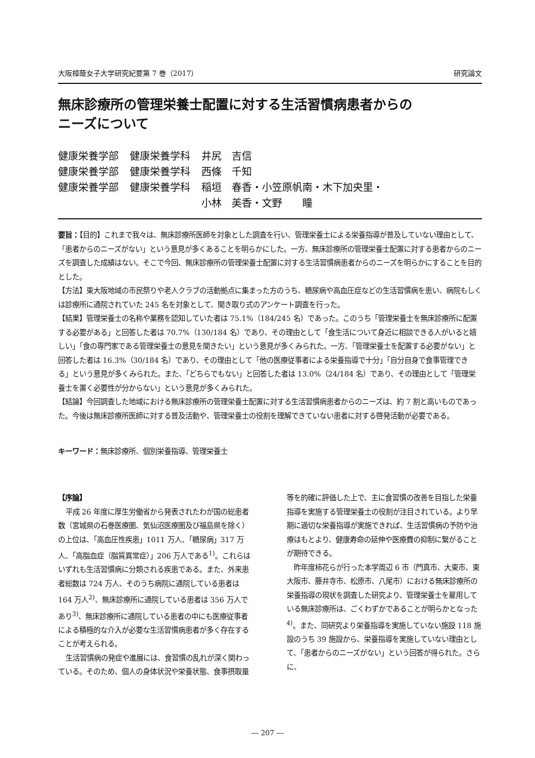大阪樟蔭女子大学研究紀要第 7 巻（2017） 研究論文
無床診療所の管理栄養士配置に対する生活習慣病患者からの
ニーズについて
| 健康栄養学部 | 健康栄養学科 | 井尻 吉信 |
| 健康栄養学部 | 健康栄養学科 | 西條 千知 |
| 健康栄養学部 | 健康栄養学科 | 稲垣 春香・小笠原帆南・木下加央里・ 小林 美香・文野 瞳 |
要旨：【目的】これまで我々は、無床診療所医師を対象とした調査を行い、管理栄養士による栄養指導が普及していない理由として、「患者からのニーズがない」という意見が多くあることを明らかにした。一方、無床診療所の管理栄養士配置に対する患者からのニーズを調査した成績はない。そこで今回、無床診療所の管理栄養士配置に対する生活習慣病患者からのニーズを明らかにすることを目的とした。
【方法】東大阪地域の市民祭りや老人クラブの活動拠点に集まった方のうち、糖尿病や高血圧症などの生活習慣病を患い、病院もしくは診療所に通院されていた 245 名を対象として、聞き取り式のアンケート調査を行った。
【結果】管理栄養士の名称や業務を認知していた者は 75.1%（184/245 名）であった。このうち「管理栄養士を無床診療所に配置する必要がある」と回答した者は 70.7%（130/184 名）であり、その理由として「食生活について身近に相談できる人がいると嬉しい」「食の専門家である管理栄養士の意見を聞きたい」という意見が多くみられた。一方、「管理栄養士を配置する必要がない」と回答した者は 16.3%（30/184 名）であり、その理由として「他の医療従事者による栄養指導で十分」「自分自身で食事管理できる」という意見が多くみられた。また、「どちらでもない」と回答した者は 13.0%（24/184 名）であり、その理由として「管理栄養士を置く必要性が分からない」という意見が多くみられた。
【結論】今回調査した地域における無床診療所の管理栄養士配置に対する生活習慣病患者からのニーズは、約 7 割と高いものであった。今後は無床診療所医師に対する普及活動や、管理栄養士の役割を理解できていない患者に対する啓発活動が必要である。
キーワード：無床診療所、個別栄養指導、管理栄養士
【序論】
平成 26 年度に厚生労働省から発表されたわが国の総患者数（宮城県の石巻医療圏、気仙沼医療圏及び福島県を除く）の上位は、「高血圧性疾患」1011 万人、「糖尿病」317 万人、「高脂血症（脂質異常症）」206 万人である<sup>1)</sup>。これらはいずれも生活習慣病に分類される疾患である。また、外来患者総数は 724 万人、そのうち病院に通院している患者は 164 万人<sup>2)</sup>、無床診療所に通院している患者は 356 万人であり<sup>3)</sup>、無床診療所に通院している患者の中にも医療従事者による積極的な介入が必要な生活習慣病患者が多く存在することが考えられる。
生活習慣病の発症や進展には、食習慣の乱れが深く関わっている。そのため、個人の身体状況や栄養状態、食事摂取量等を的確に評価した上で、主に食習慣の改善を目指した栄養指導を実施する管理栄養士の役割が注目されている。より早期に適切な栄養指導が実施できれば、生活習慣病の予防や治療はもとより、健康寿命の延伸や医療費の抑制に繋がることが期待できる。
昨年度柿花らが行った本学周辺 6 市（門真市、大東市、東大阪市、藤井寺市、松原市、八尾市）における無床診療所の栄養指導の現状を調査した研究より、管理栄養士を雇用している無床診療所は、ごくわずかであることが明らかとなった<sup>4)</sup>。また、同研究より栄養指導を実施していない施設 118 施設のうち 39 施設から、栄養指導を実施していない理由として、「患者からのニーズがない」という回答が得られた。さらに、
― 207 ―